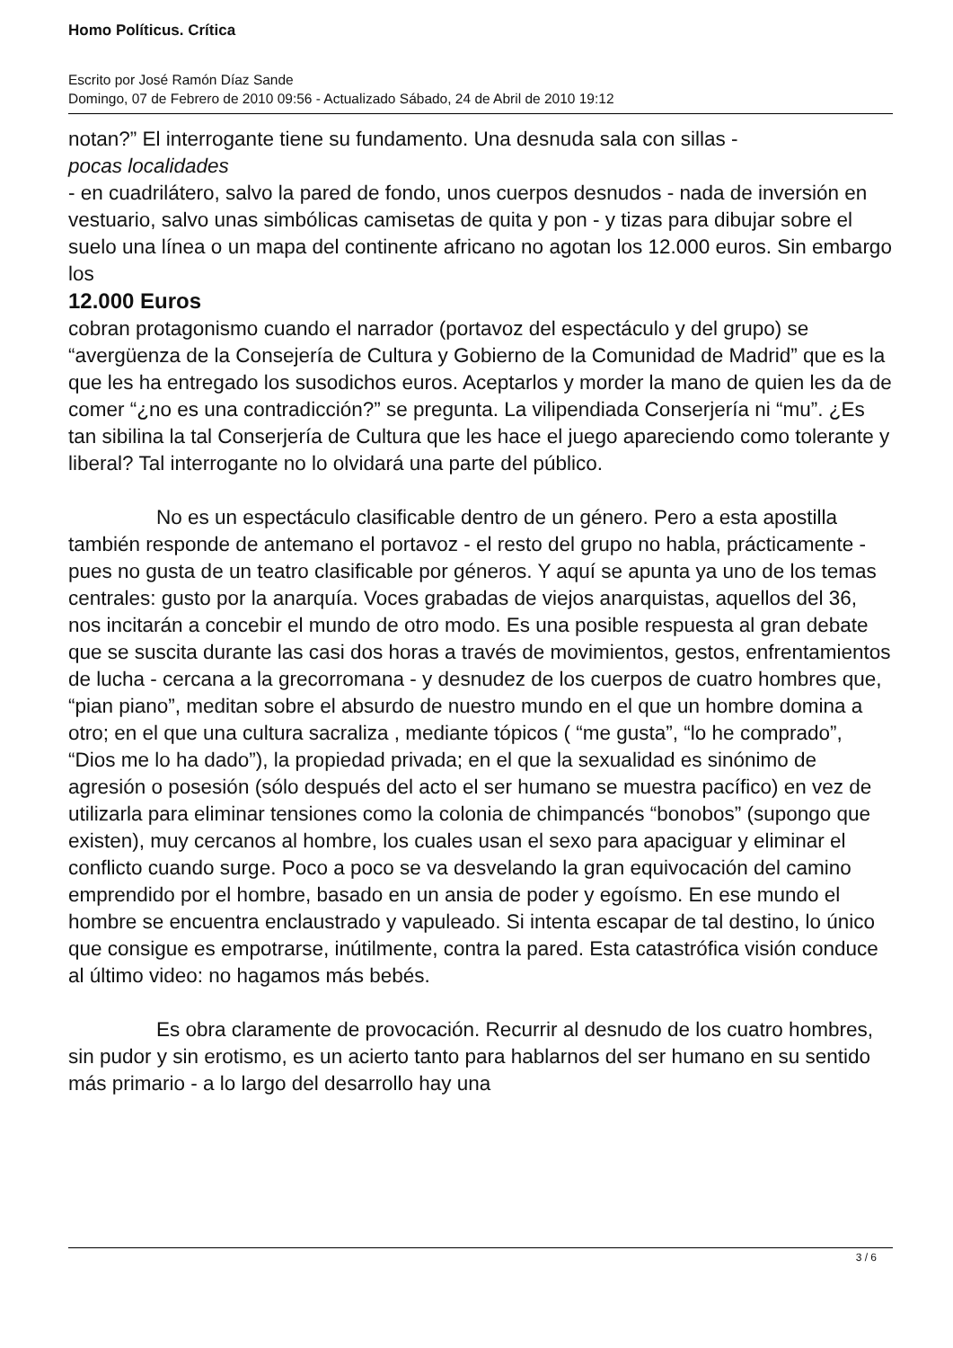Homo Políticus. Crítica
Escrito por José Ramón Díaz Sande
Domingo, 07 de Febrero de 2010 09:56 - Actualizado Sábado, 24 de Abril de 2010 19:12
notan?” El interrogante tiene su fundamento. Una desnuda sala con sillas -
pocas localidades
- en cuadrilátero, salvo la pared de fondo, unos cuerpos desnudos - nada de inversión en vestuario, salvo unas simbólicas camisetas de quita y pon - y tizas para dibujar sobre el suelo una línea o un mapa del continente africano no agotan los 12.000 euros. Sin embargo los
12.000 Euros
cobran protagonismo cuando el narrador (portavoz del espectáculo y del grupo) se “avergüenza de la Consejería de Cultura y Gobierno de la Comunidad de Madrid” que es la que les ha entregado los susodichos euros. Aceptarlos y morder la mano de quien les da de comer “¿no es una contradicción?” se pregunta. La vilipendiada Conserjería ni “mu”. ¿Es tan sibilina la tal Conserjería de Cultura que les hace el juego apareciendo como tolerante y liberal? Tal interrogante no lo olvidará una parte del público.
No es un espectáculo clasificable dentro de un género. Pero a esta apostilla también responde de antemano el portavoz - el resto del grupo no habla, prácticamente - pues no gusta de un teatro clasificable por géneros. Y aquí se apunta ya uno de los temas centrales: gusto por la anarquía. Voces grabadas de viejos anarquistas, aquellos del 36, nos incitarán a concebir el mundo de otro modo. Es una posible respuesta al gran debate que se suscita durante las casi dos horas a través de movimientos, gestos, enfrentamientos de lucha - cercana a la grecorromana - y desnudez de los cuerpos de cuatro hombres que, “pian piano”, meditan sobre el absurdo de nuestro mundo en el que un hombre domina a otro; en el que una cultura sacraliza , mediante tópicos ( “me gusta”, “lo he comprado”, “Dios me lo ha dado”), la propiedad privada; en el que la sexualidad es sinónimo de agresión o posesión (sólo después del acto el ser humano se muestra pacífico) en vez de utilizarla para eliminar tensiones como la colonia de chimpancés “bonobos” (supongo que existen), muy cercanos al hombre, los cuales usan el sexo para apaciguar y eliminar el conflicto cuando surge. Poco a poco se va desvelando la gran equivocación del camino emprendido por el hombre, basado en un ansia de poder y egoísmo. En ese mundo el hombre se encuentra enclaustrado y vapuleado. Si intenta escapar de tal destino, lo único que consigue es empotrarse, inútilmente, contra la pared. Esta catastrófica visión conduce al último video: no hagamos más bebés.
Es obra claramente de provocación. Recurrir al desnudo de los cuatro hombres, sin pudor y sin erotismo, es un acierto tanto para hablarnos del ser humano en su sentido más primario - a lo largo del desarrollo hay una
3 / 6